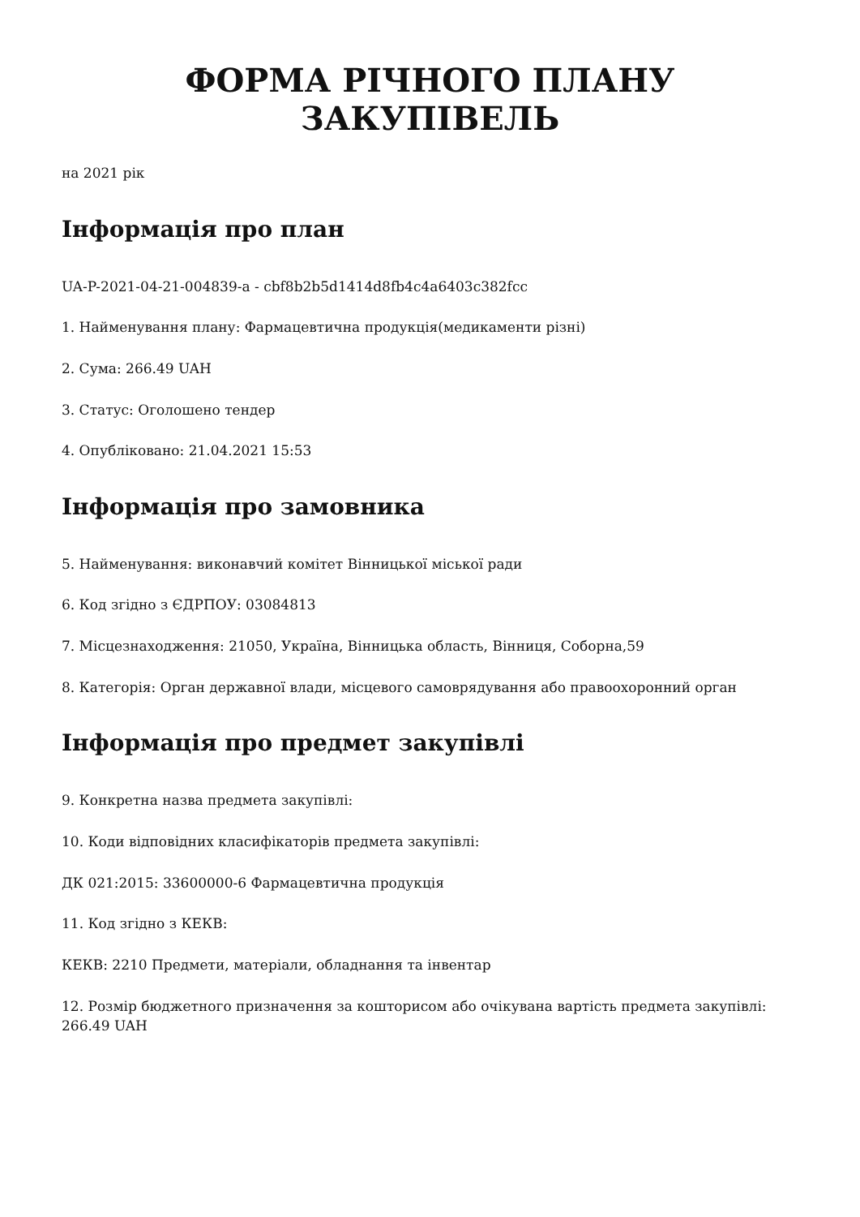ФОРМА РІЧНОГО ПЛАНУ ЗАКУПІВЕЛЬ
на 2021 рік
Інформація про план
UA-P-2021-04-21-004839-a - cbf8b2b5d1414d8fb4c4a6403c382fcc
1. Найменування плану: Фармацевтична продукція(медикаменти різні)
2. Сума: 266.49 UAH
3. Статус: Оголошено тендер
4. Опубліковано: 21.04.2021 15:53
Інформація про замовника
5. Найменування: виконавчий комітет Вінницької міської ради
6. Код згідно з ЄДРПОУ: 03084813
7. Місцезнаходження: 21050, Україна, Вінницька область, Вінниця, Соборна,59
8. Категорія: Орган державної влади, місцевого самоврядування або правоохоронний орган
Інформація про предмет закупівлі
9. Конкретна назва предмета закупівлі:
10. Коди відповідних класифікаторів предмета закупівлі:
ДК 021:2015: 33600000-6 Фармацевтична продукція
11. Код згідно з КЕКВ:
КЕКВ: 2210 Предмети, матеріали, обладнання та інвентар
12. Розмір бюджетного призначення за кошторисом або очікувана вартість предмета закупівлі: 266.49 UAH